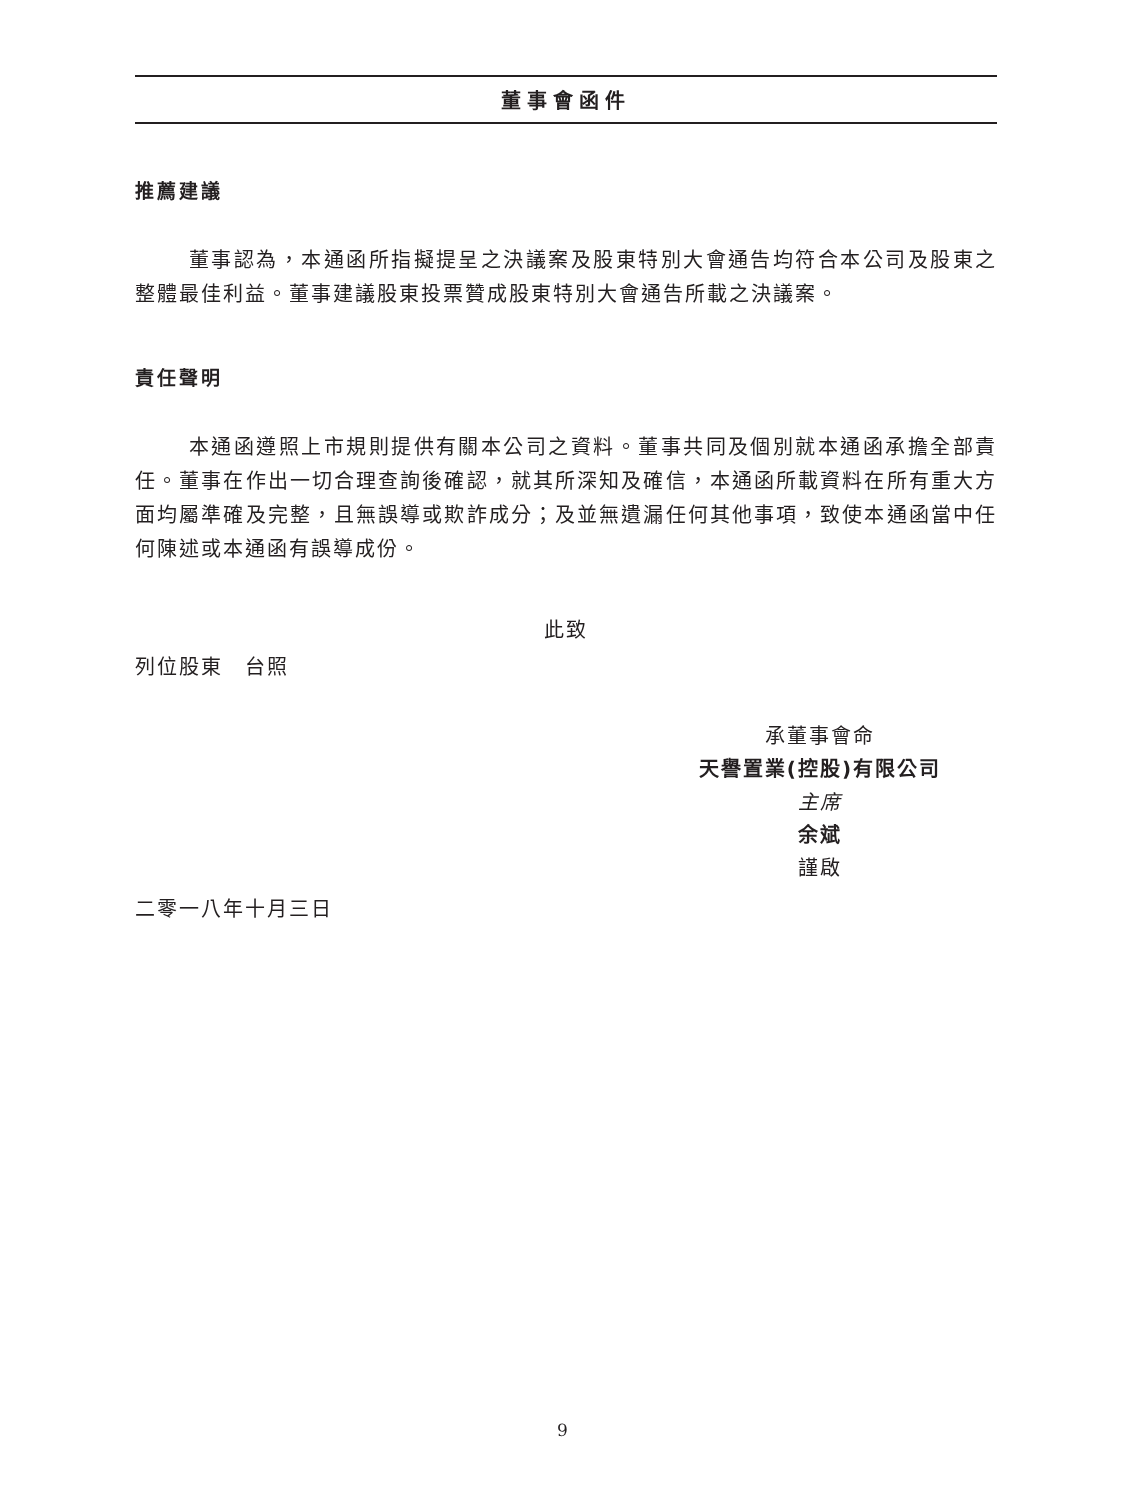董事會函件
推薦建議
董事認為，本通函所指擬提呈之決議案及股東特別大會通告均符合本公司及股東之整體最佳利益。董事建議股東投票贊成股東特別大會通告所載之決議案。
責任聲明
本通函遵照上市規則提供有關本公司之資料。董事共同及個別就本通函承擔全部責任。董事在作出一切合理查詢後確認，就其所深知及確信，本通函所載資料在所有重大方面均屬準確及完整，且無誤導或欺詐成分；及並無遺漏任何其他事項，致使本通函當中任何陳述或本通函有誤導成份。
此致
列位股東　台照
承董事會命
天譽置業(控股)有限公司
主席
余斌
謹啟
二零一八年十月三日
9